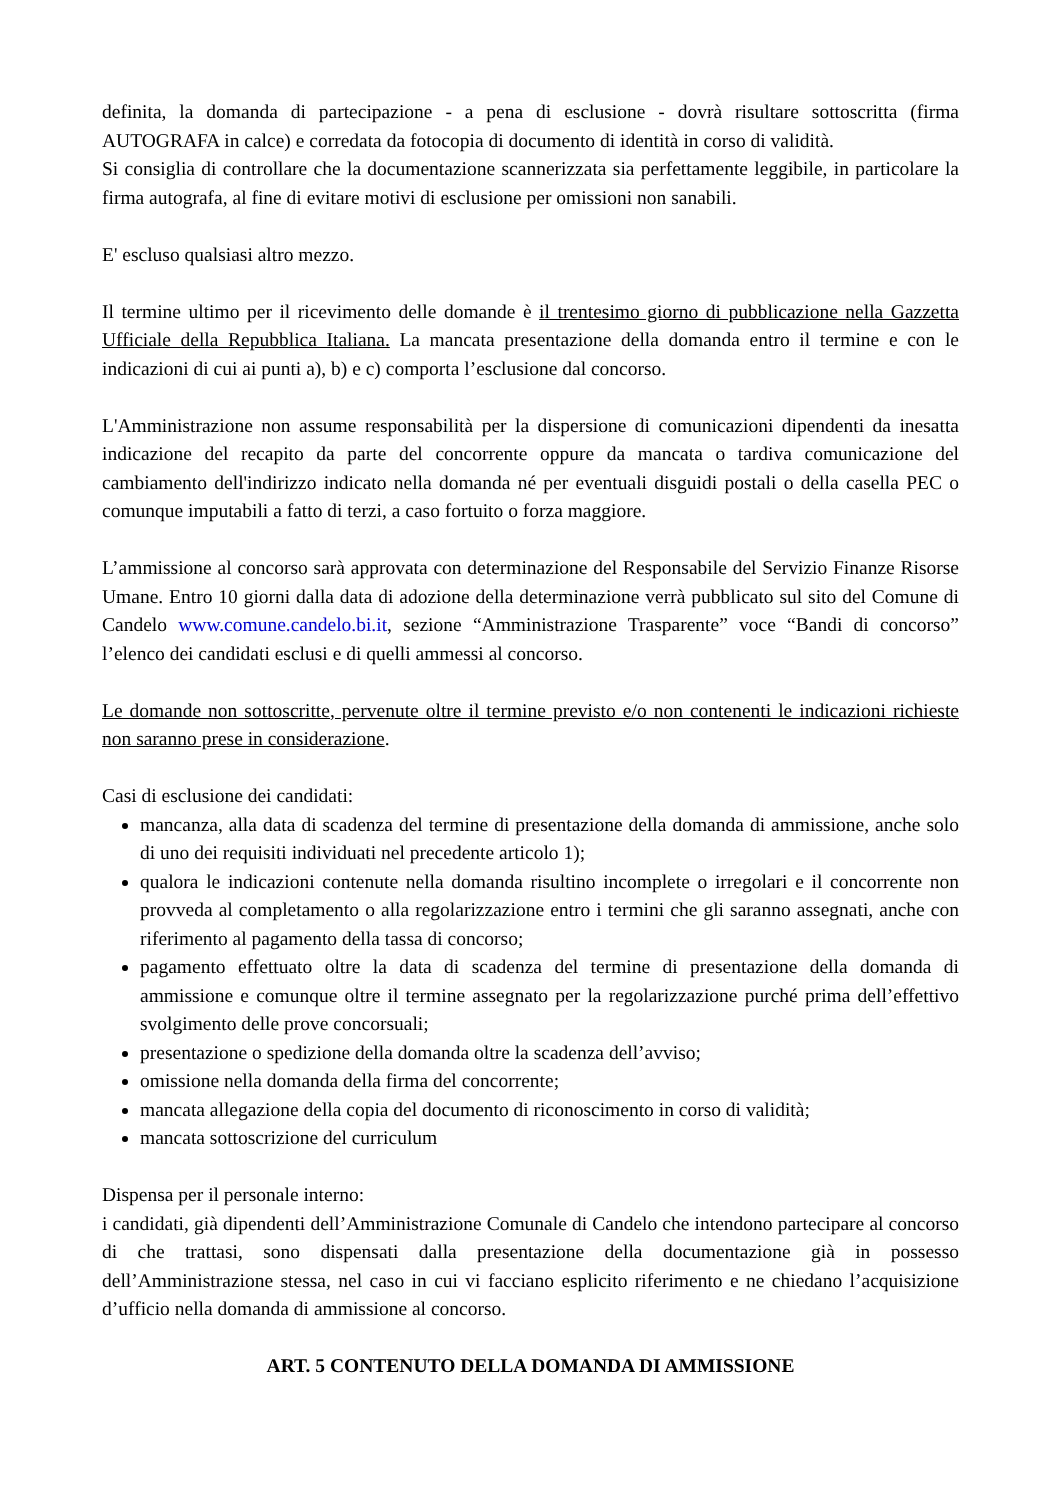definita, la domanda di partecipazione - a pena di esclusione - dovrà risultare sottoscritta (firma AUTOGRAFA in calce) e corredata da fotocopia di documento di identità in corso di validità.
Si consiglia di controllare che la documentazione scannerizzata sia perfettamente leggibile, in particolare la firma autografa, al fine di evitare motivi di esclusione per omissioni non sanabili.
E' escluso qualsiasi altro mezzo.
Il termine ultimo per il ricevimento delle domande è il trentesimo giorno di pubblicazione nella Gazzetta Ufficiale della Repubblica Italiana. La mancata presentazione della domanda entro il termine e con le indicazioni di cui ai punti a), b) e c) comporta l’esclusione dal concorso.
L'Amministrazione non assume responsabilità per la dispersione di comunicazioni dipendenti da inesatta indicazione del recapito da parte del concorrente oppure da mancata o tardiva comunicazione del cambiamento dell'indirizzo indicato nella domanda né per eventuali disguidi postali o della casella PEC o comunque imputabili a fatto di terzi, a caso fortuito o forza maggiore.
L’ammissione al concorso sarà approvata con determinazione del Responsabile del Servizio Finanze Risorse Umane. Entro 10 giorni dalla data di adozione della determinazione verrà pubblicato sul sito del Comune di Candelo www.comune.candelo.bi.it, sezione “Amministrazione Trasparente” voce “Bandi di concorso” l’elenco dei candidati esclusi e di quelli ammessi al concorso.
Le domande non sottoscritte, pervenute oltre il termine previsto e/o non contenenti le indicazioni richieste non saranno prese in considerazione.
Casi di esclusione dei candidati:
mancanza, alla data di scadenza del termine di presentazione della domanda di ammissione, anche solo di uno dei requisiti individuati nel precedente articolo 1);
qualora le indicazioni contenute nella domanda risultino incomplete o irregolari e il concorrente non provveda al completamento o alla regolarizzazione entro i termini che gli saranno assegnati, anche con riferimento al pagamento della tassa di concorso;
pagamento effettuato oltre la data di scadenza del termine di presentazione della domanda di ammissione e comunque oltre il termine assegnato per la regolarizzazione purché prima dell’effettivo svolgimento delle prove concorsuali;
presentazione o spedizione della domanda oltre la scadenza dell’avviso;
omissione nella domanda della firma del concorrente;
mancata allegazione della copia del documento di riconoscimento in corso di validità;
mancata sottoscrizione del curriculum
Dispensa per il personale interno:
i candidati, già dipendenti dell’Amministrazione Comunale di Candelo che intendono partecipare al concorso di che trattasi, sono dispensati dalla presentazione della documentazione già in possesso dell’Amministrazione stessa, nel caso in cui vi facciano esplicito riferimento e ne chiedano l’acquisizione d’ufficio nella domanda di ammissione al concorso.
ART. 5 CONTENUTO DELLA DOMANDA DI AMMISSIONE